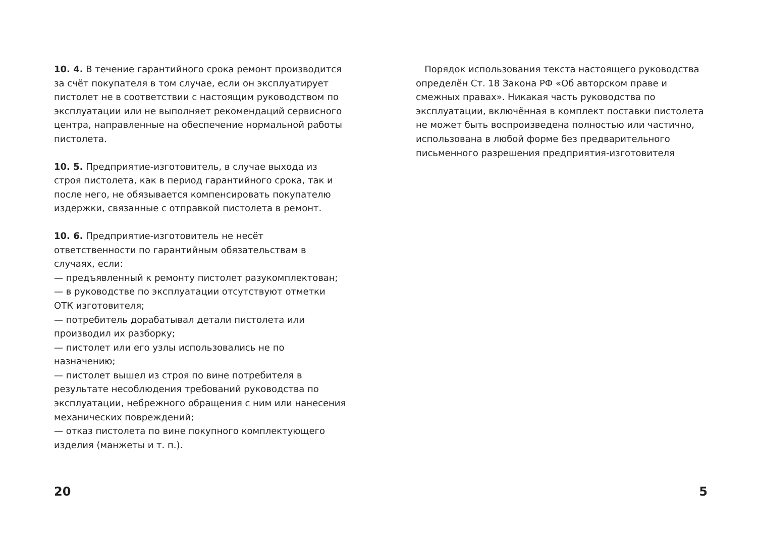10. 4. В течение гарантийного срока ремонт производится за счёт покупателя в том случае, если он эксплуатирует пистолет не в соответствии с настоящим руководством по эксплуатации или не выполняет рекомендаций сервисного центра, направленные на обеспечение нормальной работы пистолета.
10. 5. Предприятие-изготовитель, в случае выхода из строя пистолета, как в период гарантийного срока, так и после него, не обязывается компенсировать покупателю издержки, связанные с отправкой пистолета в ремонт.
10. 6. Предприятие-изготовитель не несёт ответственности по гарантийным обязательствам в случаях, если:
— предъявленный к ремонту пистолет разукомплектован;
— в руководстве по эксплуатации отсутствуют отметки ОТК изготовителя;
— потребитель дорабатывал детали пистолета или производил их разборку;
— пистолет или его узлы использовались не по назначению;
— пистолет вышел из строя по вине потребителя в результате несоблюдения требований руководства по эксплуатации, небрежного обращения с ним или нанесения механических повреждений;
— отказ пистолета по вине покупного комплектующего изделия (манжеты и т. п.).
Порядок использования текста настоящего руководства определён Ст. 18 Закона РФ «Об авторском праве и смежных правах». Никакая часть руководства по эксплуатации, включённая в комплект поставки пистолета не может быть воспроизведена полностью или частично, использована в любой форме без предварительного письменного разрешения предприятия-изготовителя
20 5